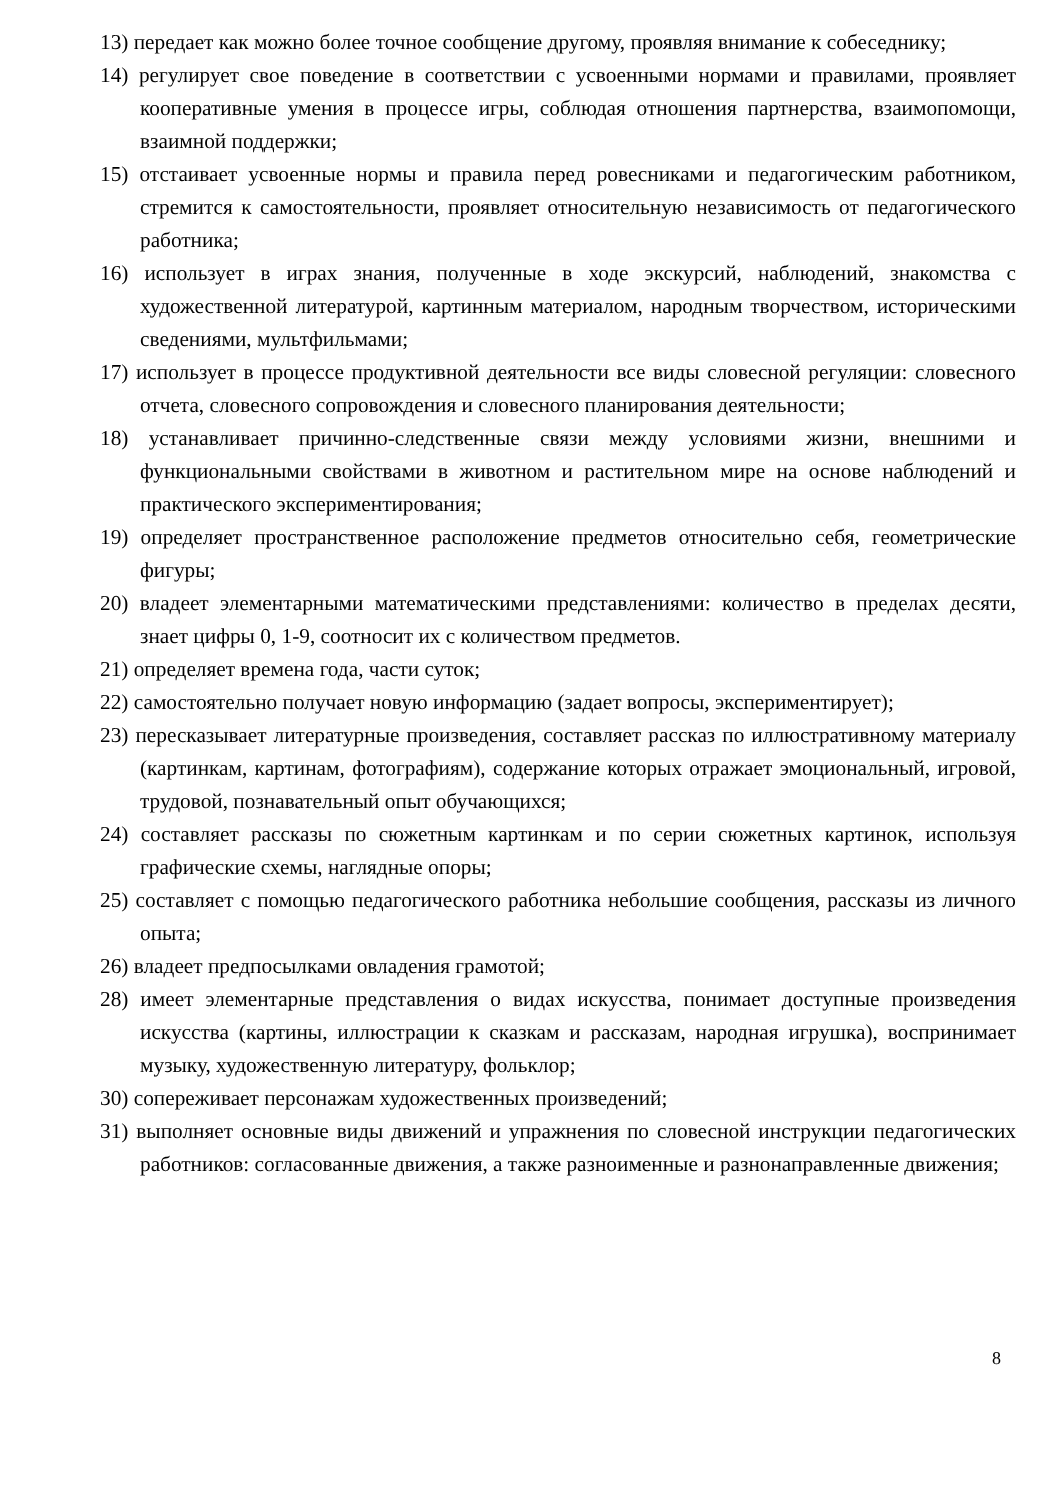13) передает как можно более точное сообщение другому, проявляя внимание к собеседнику;
14) регулирует свое поведение в соответствии с усвоенными нормами и правилами, проявляет кооперативные умения в процессе игры, соблюдая отношения партнерства, взаимопомощи, взаимной поддержки;
15) отстаивает усвоенные нормы и правила перед ровесниками и педагогическим работником, стремится к самостоятельности, проявляет относительную независимость от педагогического работника;
16) использует в играх знания, полученные в ходе экскурсий, наблюдений, знакомства с художественной литературой, картинным материалом, народным творчеством, историческими сведениями, мультфильмами;
17) использует в процессе продуктивной деятельности все виды словесной регуляции: словесного отчета, словесного сопровождения и словесного планирования деятельности;
18) устанавливает причинно-следственные связи между условиями жизни, внешними и функциональными свойствами в животном и растительном мире на основе наблюдений и практического экспериментирования;
19) определяет пространственное расположение предметов относительно себя, геометрические фигуры;
20) владеет элементарными математическими представлениями: количество в пределах десяти, знает цифры 0, 1-9, соотносит их с количеством предметов.
21) определяет времена года, части суток;
22) самостоятельно получает новую информацию (задает вопросы, экспериментирует);
23) пересказывает литературные произведения, составляет рассказ по иллюстративному материалу (картинкам, картинам, фотографиям), содержание которых отражает эмоциональный, игровой, трудовой, познавательный опыт обучающихся;
24) составляет рассказы по сюжетным картинкам и по серии сюжетных картинок, используя графические схемы, наглядные опоры;
25) составляет с помощью педагогического работника небольшие сообщения, рассказы из личного опыта;
26) владеет предпосылками овладения грамотой;
28) имеет элементарные представления о видах искусства, понимает доступные произведения искусства (картины, иллюстрации к сказкам и рассказам, народная игрушка), воспринимает музыку, художественную литературу, фольклор;
30) сопереживает персонажам художественных произведений;
31) выполняет основные виды движений и упражнения по словесной инструкции педагогических работников: согласованные движения, а также разноименные и разнонаправленные движения;
8